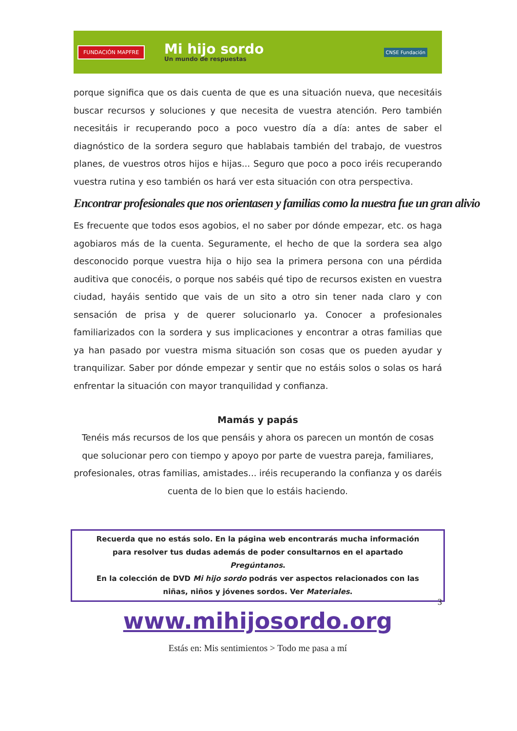FUNDACIÓN MAPFRE Mi hijo sordo
Un mundo de respuestas CNSE Fundación
porque significa que os dais cuenta de que es una situación nueva, que necesitáis buscar recursos y soluciones y que necesita de vuestra atención. Pero también necesitáis ir recuperando poco a poco vuestro día a día: antes de saber el diagnóstico de la sordera seguro que hablabais también del trabajo, de vuestros planes, de vuestros otros hijos e hijas... Seguro que poco a poco iréis recuperando vuestra rutina y eso también os hará ver esta situación con otra perspectiva.
Encontrar profesionales que nos orientasen y familias como la nuestra fue un gran alivio
Es frecuente que todos esos agobios, el no saber por dónde empezar, etc. os haga agobiaros más de la cuenta. Seguramente, el hecho de que la sordera sea algo desconocido porque vuestra hija o hijo sea la primera persona con una pérdida auditiva que conocéis, o porque nos sabéis qué tipo de recursos existen en vuestra ciudad, hayáis sentido que vais de un sito a otro sin tener nada claro y con sensación de prisa y de querer solucionarlo ya. Conocer a profesionales familiarizados con la sordera y sus implicaciones y encontrar a otras familias que ya han pasado por vuestra misma situación son cosas que os pueden ayudar y tranquilizar. Saber por dónde empezar y sentir que no estáis solos o solas os hará enfrentar la situación con mayor tranquilidad y confianza.
Mamás y papás
Tenéis más recursos de los que pensáis y ahora os parecen un montón de cosas que solucionar pero con tiempo y apoyo por parte de vuestra pareja, familiares, profesionales, otras familias, amistades... iréis recuperando la confianza y os daréis cuenta de lo bien que lo estáis haciendo.
Recuerda que no estás solo. En la página web encontrarás mucha información para resolver tus dudas además de poder consultarnos en el apartado Pregúntanos.
En la colección de DVD Mi hijo sordo podrás ver aspectos relacionados con las niñas, niños y jóvenes sordos. Ver Materiales.
3
www.mihijosordo.org
Estás en: Mis sentimientos > Todo me pasa a mí